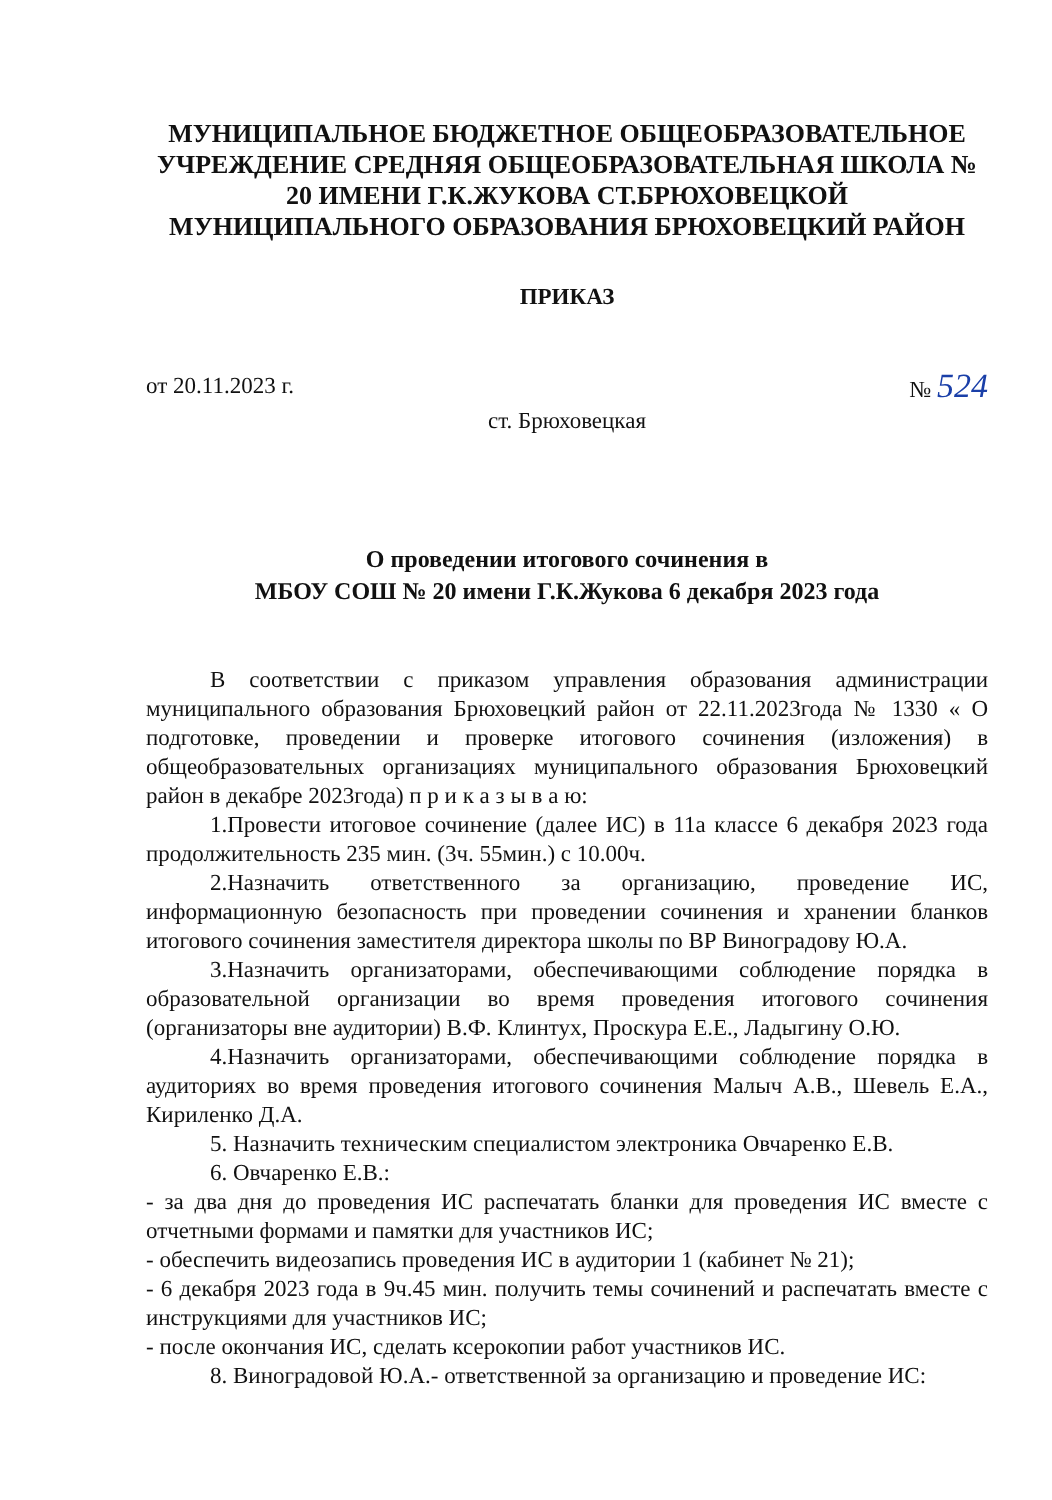МУНИЦИПАЛЬНОЕ БЮДЖЕТНОЕ ОБЩЕОБРАЗОВАТЕЛЬНОЕ УЧРЕЖДЕНИЕ СРЕДНЯЯ ОБЩЕОБРАЗОВАТЕЛЬНАЯ ШКОЛА № 20 ИМЕНИ Г.К.ЖУКОВА СТ.БРЮХОВЕЦКОЙ МУНИЦИПАЛЬНОГО ОБРАЗОВАНИЯ БРЮХОВЕЦКИЙ РАЙОН
ПРИКАЗ
от 20.11.2023 г. № 524
ст. Брюховецкая
О проведении итогового сочинения в
МБОУ СОШ № 20 имени Г.К.Жукова 6 декабря 2023 года
В соответствии с приказом управления образования администрации муниципального образования Брюховецкий район от 22.11.2023года № 1330 « О подготовке, проведении и проверке итогового сочинения (изложения) в общеобразовательных организациях муниципального образования Брюховецкий район в декабре 2023года) п р и к а з ы в а ю:
1.Провести итоговое сочинение (далее ИС) в 11а классе 6 декабря 2023 года продолжительность 235 мин. (3ч. 55мин.) с 10.00ч.
2.Назначить ответственного за организацию, проведение ИС, информационную безопасность при проведении сочинения и хранении бланков итогового сочинения заместителя директора школы по ВР Виноградову Ю.А.
3.Назначить организаторами, обеспечивающими соблюдение порядка в образовательной организации во время проведения итогового сочинения (организаторы вне аудитории) В.Ф. Клинтух, Проскура Е.Е., Ладыгину О.Ю.
4.Назначить организаторами, обеспечивающими соблюдение порядка в аудиториях во время проведения итогового сочинения Малыч А.В., Шевель Е.А., Кириленко Д.А.
5. Назначить техническим специалистом электроника Овчаренко Е.В.
6. Овчаренко Е.В.:
- за два дня до проведения ИС распечатать бланки для проведения ИС вместе с отчетными формами и памятки для участников ИС;
- обеспечить видеозапись проведения ИС в аудитории 1 (кабинет № 21);
- 6 декабря 2023 года в 9ч.45 мин. получить темы сочинений и распечатать вместе с инструкциями для участников ИС;
- после окончания ИС, сделать ксерокопии работ участников ИС.
8. Виноградовой Ю.А.- ответственной за организацию и проведение ИС: